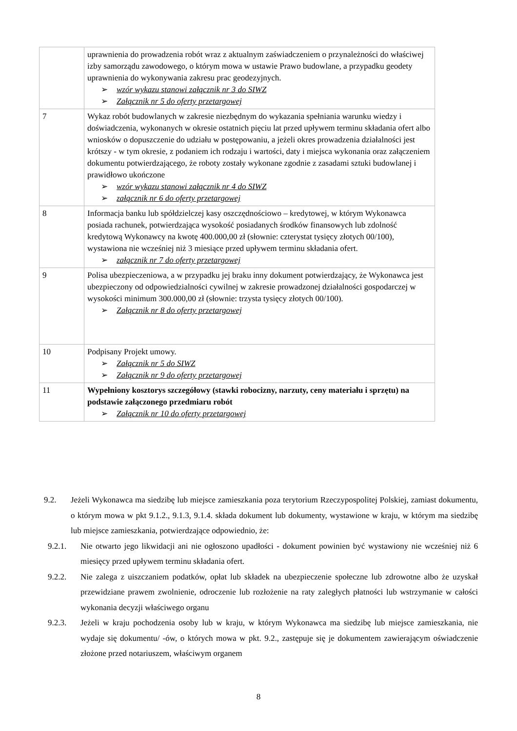| | uprawnienia do prowadzenia robót wraz z aktualnym zaświadczeniem o przynależności do właściwej izby samorządu zawodowego, o którym mowa w ustawie Prawo budowlane, a przypadku geodety uprawnienia do wykonywania zakresu prac geodezyjnych. ➢ wzór wykazu stanowi załącznik nr 3 do SIWZ ➢ Załącznik nr 5 do oferty przetargowej |
| 7 | Wykaz robót budowlanych w zakresie niezbędnym do wykazania spełniania warunku wiedzy i doświadczenia, wykonanych w okresie ostatnich pięciu lat przed upływem terminu składania ofert albo wniosków o dopuszczenie do udziału w postępowaniu, a jeżeli okres prowadzenia działalności jest krótszy - w tym okresie, z podaniem ich rodzaju i wartości, daty i miejsca wykonania oraz załączeniem dokumentu potwierdzającego, że roboty zostały wykonane zgodnie z zasadami sztuki budowlanej i prawidłowo ukończone ➢ wzór wykazu stanowi załącznik nr 4 do SIWZ ➢ załącznik nr 6 do oferty przetargowej |
| 8 | Informacja banku lub spółdzielczej kasy oszczędnościowo – kredytowej, w którym Wykonawca posiada rachunek, potwierdzająca wysokość posiadanych środków finansowych lub zdolność kredytową Wykonawcy na kwotę 400.000,00 zł (słownie: czterystat tysięcy złotych 00/100), wystawiona nie wcześniej niż 3 miesiące przed upływem terminu składania ofert. ➢ załącznik nr 7 do oferty przetargowej |
| 9 | Polisa ubezpieczeniowa, a w przypadku jej braku inny dokument potwierdzający, że Wykonawca jest ubezpieczony od odpowiedzialności cywilnej w zakresie prowadzonej działalności gospodarczej w wysokości minimum 300.000,00 zł (słownie: trzysta tysięcy złotych 00/100). ➢ Załącznik nr 8 do oferty przetargowej |
| 10 | Podpisany Projekt umowy. ➢ Załącznik nr 5 do SIWZ ➢ Załącznik nr 9 do oferty przetargowej |
| 11 | Wypełniony kosztorys szczegółowy (stawki robocizny, narzuty, ceny materiału i sprzętu) na podstawie załączonego przedmiaru robót ➢ Załącznik nr 10 do oferty przetargowej |
9.2. Jeżeli Wykonawca ma siedzibę lub miejsce zamieszkania poza terytorium Rzeczypospolitej Polskiej, zamiast dokumentu, o którym mowa w pkt 9.1.2., 9.1.3, 9.1.4. składa dokument lub dokumenty, wystawione w kraju, w którym ma siedzibę lub miejsce zamieszkania, potwierdzające odpowiednio, że:
9.2.1. Nie otwarto jego likwidacji ani nie ogłoszono upadłości - dokument powinien być wystawiony nie wcześniej niż 6 miesięcy przed upływem terminu składania ofert.
9.2.2. Nie zalega z uiszczaniem podatków, opłat lub składek na ubezpieczenie społeczne lub zdrowotne albo że uzyskał przewidziane prawem zwolnienie, odroczenie lub rozłożenie na raty zaległych płatności lub wstrzymanie w całości wykonania decyzji właściwego organu
9.2.3. Jeżeli w kraju pochodzenia osoby lub w kraju, w którym Wykonawca ma siedzibę lub miejsce zamieszkania, nie wydaje się dokumentu/ -ów, o których mowa w pkt. 9.2., zastępuje się je dokumentem zawierającym oświadczenie złożone przed notariuszem, właściwym organem
8